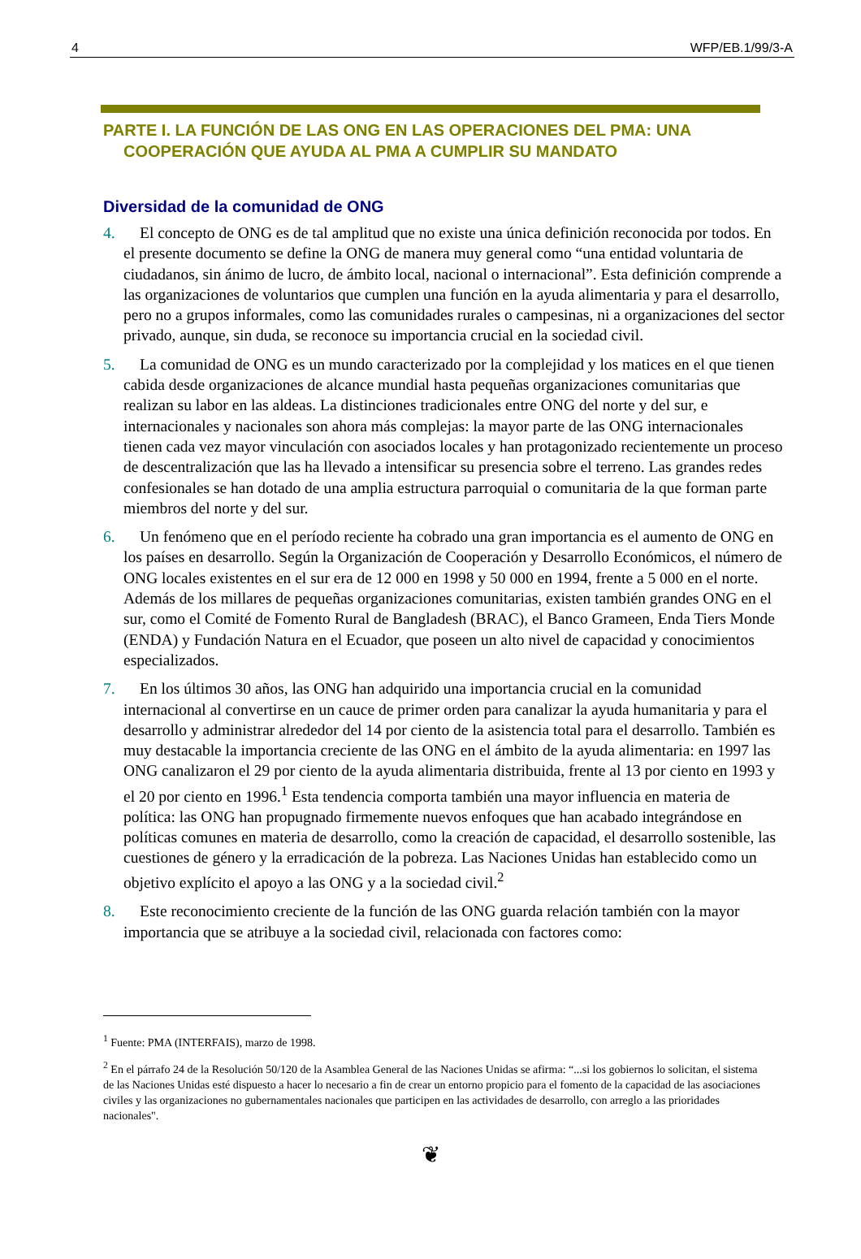4 WFP/EB.1/99/3-A
PARTE I. LA FUNCIÓN DE LAS ONG EN LAS OPERACIONES DEL PMA: UNA COOPERACIÓN QUE AYUDA AL PMA A CUMPLIR SU MANDATO
Diversidad de la comunidad de ONG
4. El concepto de ONG es de tal amplitud que no existe una única definición reconocida por todos. En el presente documento se define la ONG de manera muy general como “una entidad voluntaria de ciudadanos, sin ánimo de lucro, de ámbito local, nacional o internacional”. Esta definición comprende a las organizaciones de voluntarios que cumplen una función en la ayuda alimentaria y para el desarrollo, pero no a grupos informales, como las comunidades rurales o campesinas, ni a organizaciones del sector privado, aunque, sin duda, se reconoce su importancia crucial en la sociedad civil.
5. La comunidad de ONG es un mundo caracterizado por la complejidad y los matices en el que tienen cabida desde organizaciones de alcance mundial hasta pequeñas organizaciones comunitarias que realizan su labor en las aldeas. La distinciones tradicionales entre ONG del norte y del sur, e internacionales y nacionales son ahora más complejas: la mayor parte de las ONG internacionales tienen cada vez mayor vinculación con asociados locales y han protagonizado recientemente un proceso de descentralización que las ha llevado a intensificar su presencia sobre el terreno. Las grandes redes confesionales se han dotado de una amplia estructura parroquial o comunitaria de la que forman parte miembros del norte y del sur.
6. Un fenómeno que en el período reciente ha cobrado una gran importancia es el aumento de ONG en los países en desarrollo. Según la Organización de Cooperación y Desarrollo Económicos, el número de ONG locales existentes en el sur era de 12 000 en 1998 y 50 000 en 1994, frente a 5 000 en el norte. Además de los millares de pequeñas organizaciones comunitarias, existen también grandes ONG en el sur, como el Comité de Fomento Rural de Bangladesh (BRAC), el Banco Grameen, Enda Tiers Monde (ENDA) y Fundación Natura en el Ecuador, que poseen un alto nivel de capacidad y conocimientos especializados.
7. En los últimos 30 años, las ONG han adquirido una importancia crucial en la comunidad internacional al convertirse en un cauce de primer orden para canalizar la ayuda humanitaria y para el desarrollo y administrar alrededor del 14 por ciento de la asistencia total para el desarrollo. También es muy destacable la importancia creciente de las ONG en el ámbito de la ayuda alimentaria: en 1997 las ONG canalizaron el 29 por ciento de la ayuda alimentaria distribuida, frente al 13 por ciento en 1993 y el 20 por ciento en 1996.<sup>1</sup> Esta tendencia comporta también una mayor influencia en materia de política: las ONG han propugnado firmemente nuevos enfoques que han acabado integrándose en políticas comunes en materia de desarrollo, como la creación de capacidad, el desarrollo sostenible, las cuestiones de género y la erradicación de la pobreza. Las Naciones Unidas han establecido como un objetivo explícito el apoyo a las ONG y a la sociedad civil.<sup>2</sup>
8. Este reconocimiento creciente de la función de las ONG guarda relación también con la mayor importancia que se atribuye a la sociedad civil, relacionada con factores como:
<sup>1</sup> Fuente: PMA (INTERFAIS), marzo de 1998.
<sup>2</sup> En el párrafo 24 de la Resolución 50/120 de la Asamblea General de las Naciones Unidas se afirma: “...si los gobiernos lo solicitan, el sistema de las Naciones Unidas esté dispuesto a hacer lo necesario a fin de crear un entorno propicio para el fomento de la capacidad de las asociaciones civiles y las organizaciones no gubernamentales nacionales que participen en las actividades de desarrollo, con arreglo a las prioridades nacionales".
❦